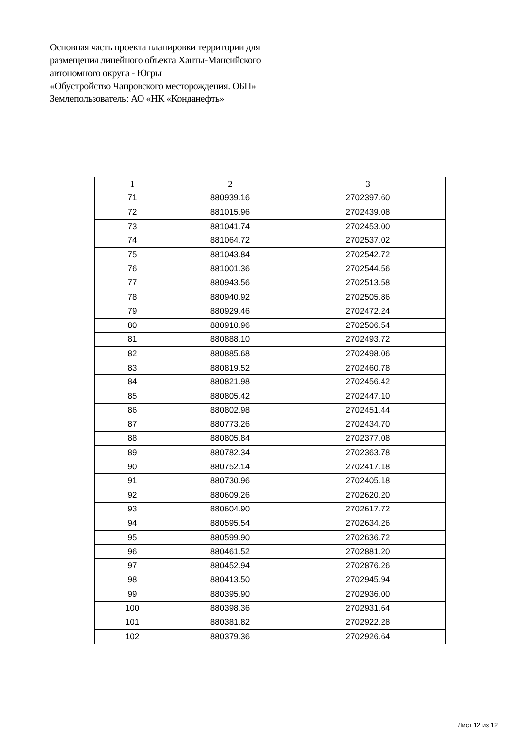Основная часть проекта планировки территории для
размещения линейного объекта Ханты-Мансийского
автономного округа - Югры
«Обустройство Чапровского месторождения. ОБП»
Землепользователь: АО «НК «Конданефть»
| 1 | 2 | 3 |
| --- | --- | --- |
| 71 | 880939.16 | 2702397.60 |
| 72 | 881015.96 | 2702439.08 |
| 73 | 881041.74 | 2702453.00 |
| 74 | 881064.72 | 2702537.02 |
| 75 | 881043.84 | 2702542.72 |
| 76 | 881001.36 | 2702544.56 |
| 77 | 880943.56 | 2702513.58 |
| 78 | 880940.92 | 2702505.86 |
| 79 | 880929.46 | 2702472.24 |
| 80 | 880910.96 | 2702506.54 |
| 81 | 880888.10 | 2702493.72 |
| 82 | 880885.68 | 2702498.06 |
| 83 | 880819.52 | 2702460.78 |
| 84 | 880821.98 | 2702456.42 |
| 85 | 880805.42 | 2702447.10 |
| 86 | 880802.98 | 2702451.44 |
| 87 | 880773.26 | 2702434.70 |
| 88 | 880805.84 | 2702377.08 |
| 89 | 880782.34 | 2702363.78 |
| 90 | 880752.14 | 2702417.18 |
| 91 | 880730.96 | 2702405.18 |
| 92 | 880609.26 | 2702620.20 |
| 93 | 880604.90 | 2702617.72 |
| 94 | 880595.54 | 2702634.26 |
| 95 | 880599.90 | 2702636.72 |
| 96 | 880461.52 | 2702881.20 |
| 97 | 880452.94 | 2702876.26 |
| 98 | 880413.50 | 2702945.94 |
| 99 | 880395.90 | 2702936.00 |
| 100 | 880398.36 | 2702931.64 |
| 101 | 880381.82 | 2702922.28 |
| 102 | 880379.36 | 2702926.64 |
Лист 12 из 12